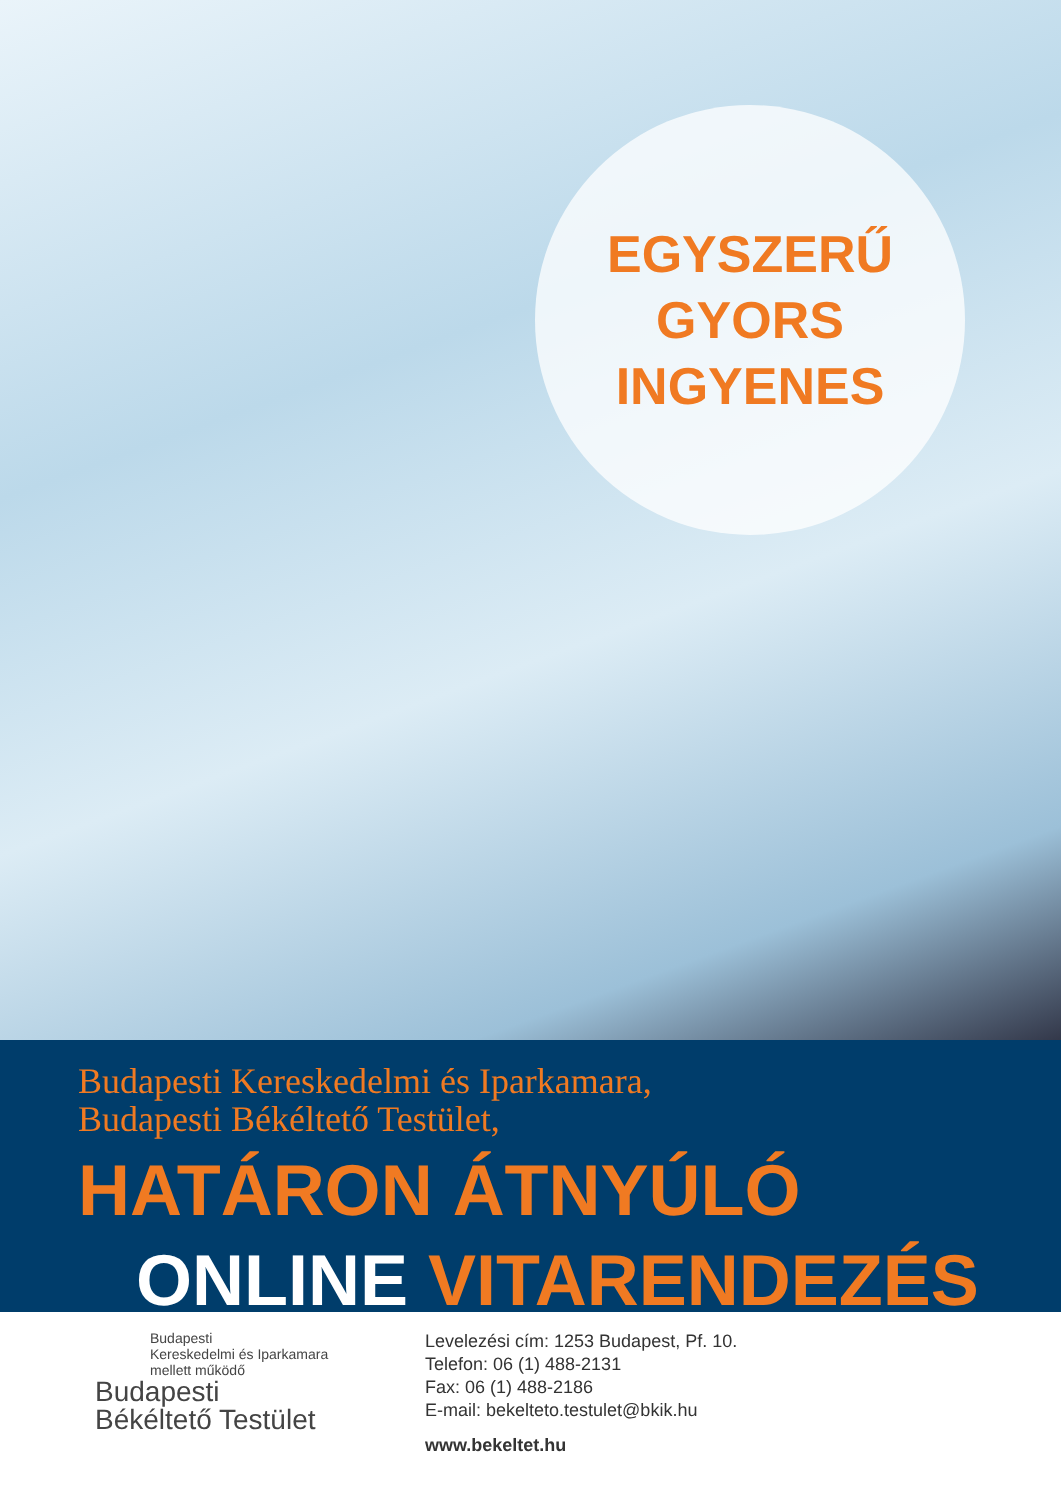EGYSZERŰ
GYORS
INGYENES
Budapesti Kereskedelmi és Iparkamara,
Budapesti Békéltető Testület,
HATÁRON ÁTNYÚLÓ
ONLINE VITARENDEZÉS
Budapesti
Kereskedelmi és Iparkamara
mellett működő
Budapesti
Békéltető Testület
Levelezési cím: 1253 Budapest, Pf. 10.
Telefon: 06 (1) 488-2131
Fax: 06 (1) 488-2186
E-mail: bekelteto.testulet@bkik.hu
www.bekeltet.hu